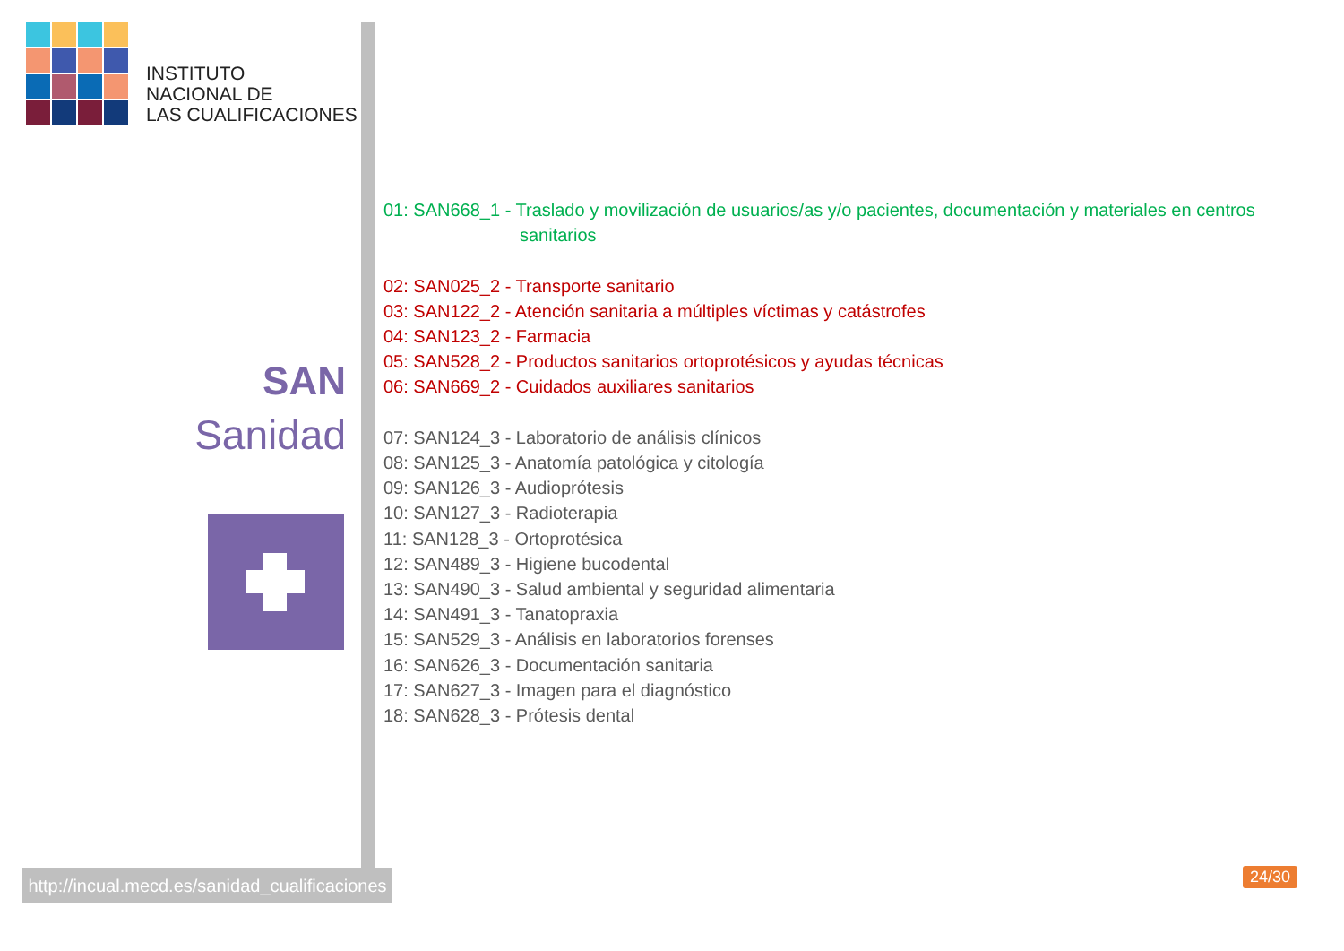INSTITUTO
NACIONAL DE
LAS CUALIFICACIONES
SAN
Sanidad
http://incual.mecd.es/sanidad_cualificaciones
01: SAN668_1 - Traslado y movilización de usuarios/as y/o pacientes, documentación y materiales en centros
sanitarios
02: SAN025_2 - Transporte sanitario
03: SAN122_2 - Atención sanitaria a múltiples víctimas y catástrofes
04: SAN123_2 - Farmacia
05: SAN528_2 - Productos sanitarios ortoprotésicos y ayudas técnicas
06: SAN669_2 - Cuidados auxiliares sanitarios
07: SAN124_3 - Laboratorio de análisis clínicos
08: SAN125_3 - Anatomía patológica y citología
09: SAN126_3 - Audioprótesis
10: SAN127_3 - Radioterapia
11: SAN128_3 - Ortoprotésica
12: SAN489_3 - Higiene bucodental
13: SAN490_3 - Salud ambiental y seguridad alimentaria
14: SAN491_3 - Tanatopraxia
15: SAN529_3 - Análisis en laboratorios forenses
16: SAN626_3 - Documentación sanitaria
17: SAN627_3 - Imagen para el diagnóstico
18: SAN628_3 - Prótesis dental
24/30